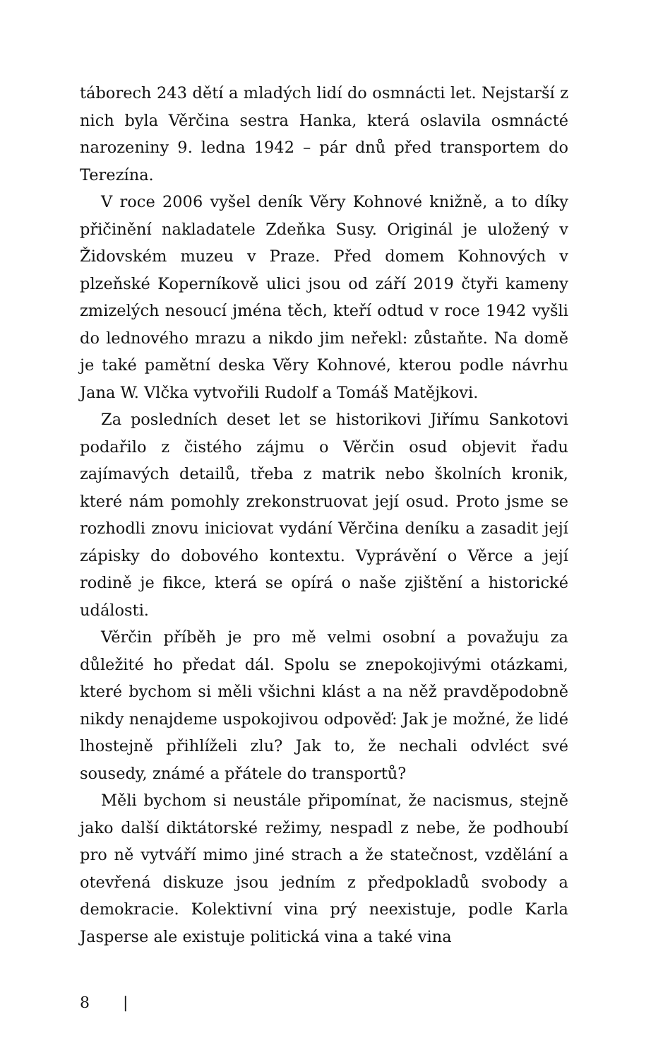táborech 243 dětí a mladých lidí do osmnácti let. Nejstarší z nich byla Věrčina sestra Hanka, která oslavila osmnácté narozeniny 9. ledna 1942 – pár dnů před transportem do Terezína.
V roce 2006 vyšel deník Věry Kohnové knižně, a to díky přičinění nakladatele Zdeňka Susy. Originál je uložený v Židovském muzeu v Praze. Před domem Kohnových v plzeňské Koperníkově ulici jsou od září 2019 čtyři kameny zmizelých nesoucí jména těch, kteří odtud v roce 1942 vyšli do lednového mrazu a nikdo jim neřekl: zůstaňte. Na domě je také pamětní deska Věry Kohnové, kterou podle návrhu Jana W. Vlčka vytvořili Rudolf a Tomáš Matějkovi.
Za posledních deset let se historikovi Jiřímu Sankotovi podařilo z čistého zájmu o Věrčin osud objevit řadu zajímavých detailů, třeba z matrik nebo školních kronik, které nám pomohly zrekonstruovat její osud. Proto jsme se rozhodli znovu iniciovat vydání Věrčina deníku a zasadit její zápisky do dobového kontextu. Vyprávění o Věrce a její rodině je fikce, která se opírá o naše zjištění a historické události.
Věrčin příběh je pro mě velmi osobní a považuju za důležité ho předat dál. Spolu se znepokojivými otázkami, které bychom si měli všichni klást a na něž pravděpodobně nikdy nenajdeme uspokojivou odpověď: Jak je možné, že lidé lhostejně přihlíželi zlu? Jak to, že nechali odvléct své sousedy, známé a přátele do transportů?
Měli bychom si neustále připomínat, že nacismus, stejně jako další diktátorské režimy, nespadl z nebe, že podhoubí pro ně vytváří mimo jiné strach a že statečnost, vzdělání a otevřená diskuze jsou jedním z předpokladů svobody a demokracie. Kolektivní vina prý neexistuje, podle Karla Jasperse ale existuje politická vina a také vina
8 |